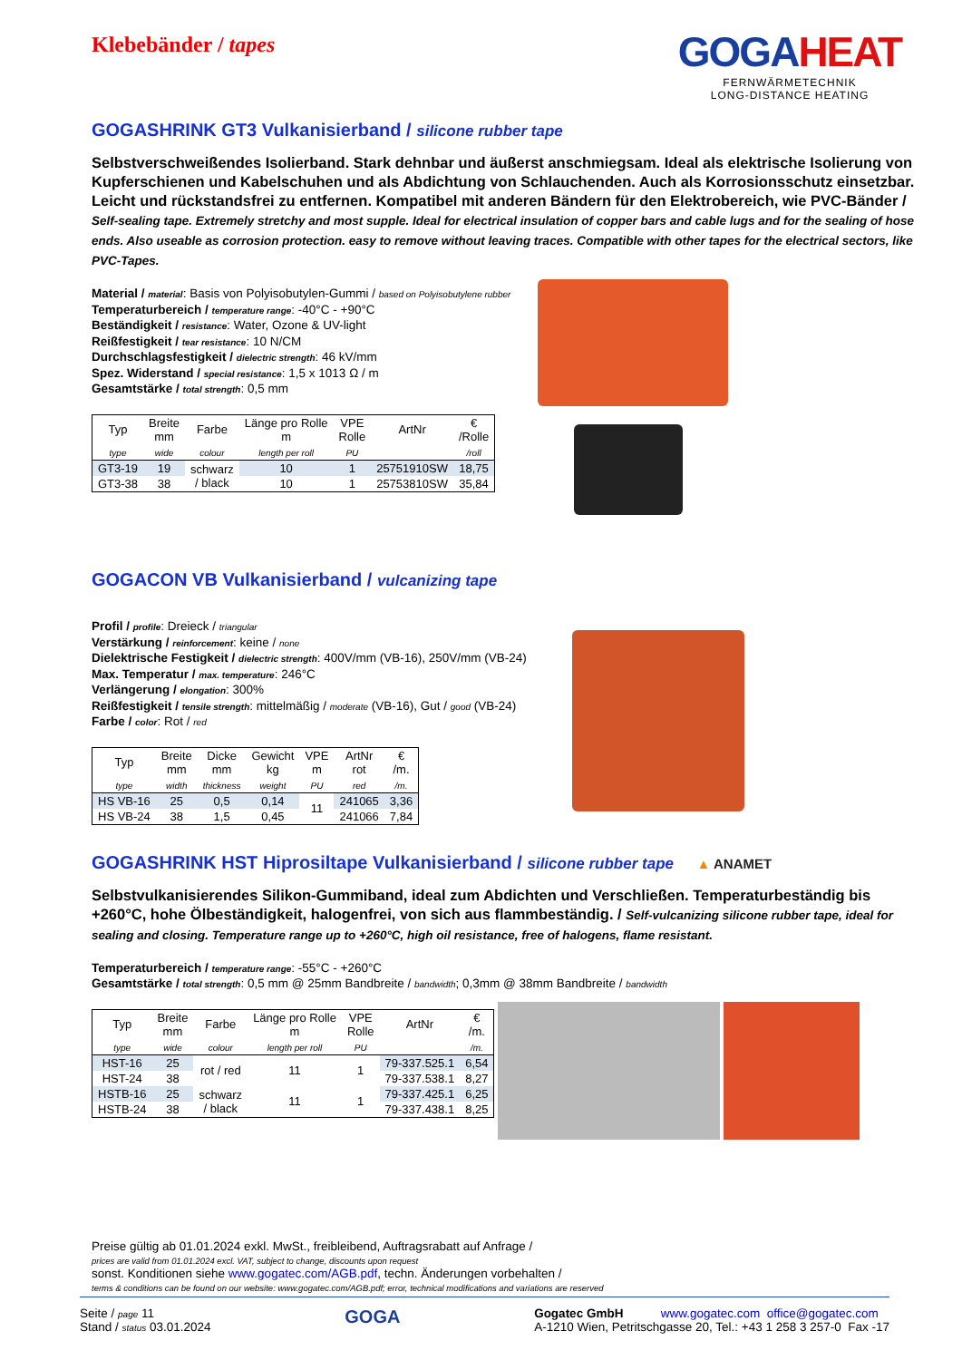Klebebänder / tapes
GOGAHEAT
FERNWÄRMETECHNIK
LONG-DISTANCE HEATING
GOGASHRINK GT3 Vulkanisierband / silicone rubber tape
Selbstverschweißendes Isolierband. Stark dehnbar und äußerst anschmiegsam. Ideal als elektrische Isolierung von Kupferschienen und Kabelschuhen und als Abdichtung von Schlauchenden. Auch als Korrosionsschutz einsetzbar. Leicht und rückstandsfrei zu entfernen. Kompatibel mit anderen Bändern für den Elektrobereich, wie PVC-Bänder / Self-sealing tape. Extremely stretchy and most supple. Ideal for electrical insulation of copper bars and cable lugs and for the sealing of hose ends. Also useable as corrosion protection. easy to remove without leaving traces. Compatible with other tapes for the electrical sectors, like PVC-Tapes.
Material / material: Basis von Polyisobutylen-Gummi / based on Polyisobutylene rubber
Temperaturbereich / temperature range: -40°C - +90°C
Beständigkeit / resistance: Water, Ozone & UV-light
Reißfestigkeit / tear resistance: 10 N/CM
Durchschlagsfestigkeit / dielectric strength: 46 kV/mm
Spez. Widerstand / special resistance: 1,5 x 1013 Ω / m
Gesamtstärke / total strength: 0,5 mm
| Typ | Breite mm | Farbe | Länge pro Rolle m | VPE Rolle | ArtNr | € /Rolle |
| --- | --- | --- | --- | --- | --- | --- |
| type | wide | colour | length per roll | PU | | /roll |
| GT3-19 | 19 | schwarz / black | 10 | 1 | 25751910SW | 18,75 |
| GT3-38 | 38 | | 10 | 1 | 25753810SW | 35,84 |
GOGACON VB Vulkanisierband / vulcanizing tape
Profil / profile: Dreieck / triangular
Verstärkung / reinforcement: keine / none
Dielektrische Festigkeit / dielectric strength: 400V/mm (VB-16), 250V/mm (VB-24)
Max. Temperatur / max. temperature: 246°C
Verlängerung / elongation: 300%
Reißfestigkeit / tensile strength: mittelmäßig / moderate (VB-16), Gut / good (VB-24)
Farbe / color: Rot / red
| Typ | Breite mm | Dicke mm | Gewicht kg | VPE m | ArtNr rot | € /m. |
| --- | --- | --- | --- | --- | --- | --- |
| type | width | thickness | weight | PU | red | /m. |
| HS VB-16 | 25 | 0,5 | 0,14 | 11 | 241065 | 3,36 |
| HS VB-24 | 38 | 1,5 | 0,45 | | 241066 | 7,84 |
GOGASHRINK HST Hiprosiltape Vulkanisierband / silicone rubber tape ▲ ANAMET
Selbstvulkanisierendes Silikon-Gummiband, ideal zum Abdichten und Verschließen. Temperaturbeständig bis +260°C, hohe Ölbeständigkeit, halogenfrei, von sich aus flammbeständig. / Self-vulcanizing silicone rubber tape, ideal for sealing and closing. Temperature range up to +260°C, high oil resistance, free of halogens, flame resistant.
Temperaturbereich / temperature range: -55°C - +260°C
Gesamtstärke / total strength: 0,5 mm @ 25mm Bandbreite / bandwidth; 0,3mm @ 38mm Bandbreite / bandwidth
| Typ | Breite mm | Farbe | Länge pro Rolle m | VPE Rolle | ArtNr | € /m. |
| --- | --- | --- | --- | --- | --- | --- |
| type | wide | colour | length per roll | PU | | /m. |
| HST-16 | 25 | rot / red | 11 | 1 | 79-337.525.1 | 6,54 |
| HST-24 | 38 | | | | 79-337.538.1 | 8,27 |
| HSTB-16 | 25 | schwarz / black | 11 | 1 | 79-337.425.1 | 6,25 |
| HSTB-24 | 38 | | | | 79-337.438.1 | 8,25 |
Preise gültig ab 01.01.2024 exkl. MwSt., freibleibend, Auftragsrabatt auf Anfrage /
prices are valid from 01.01.2024 excl. VAT, subject to change, discounts upon request
sonst. Konditionen siehe www.gogatec.com/AGB.pdf, techn. Änderungen vorbehalten /
terms & conditions can be found on our website: www.gogatec.com/AGB.pdf; error, technical modifications and variations are reserved
Seite / page 11
Stand / status 03.01.2024
GOGA
Gogatec GmbH www.gogatec.com office@gogatec.com
A-1210 Wien, Petritschgasse 20, Tel.: +43 1 258 3 257-0 Fax -17